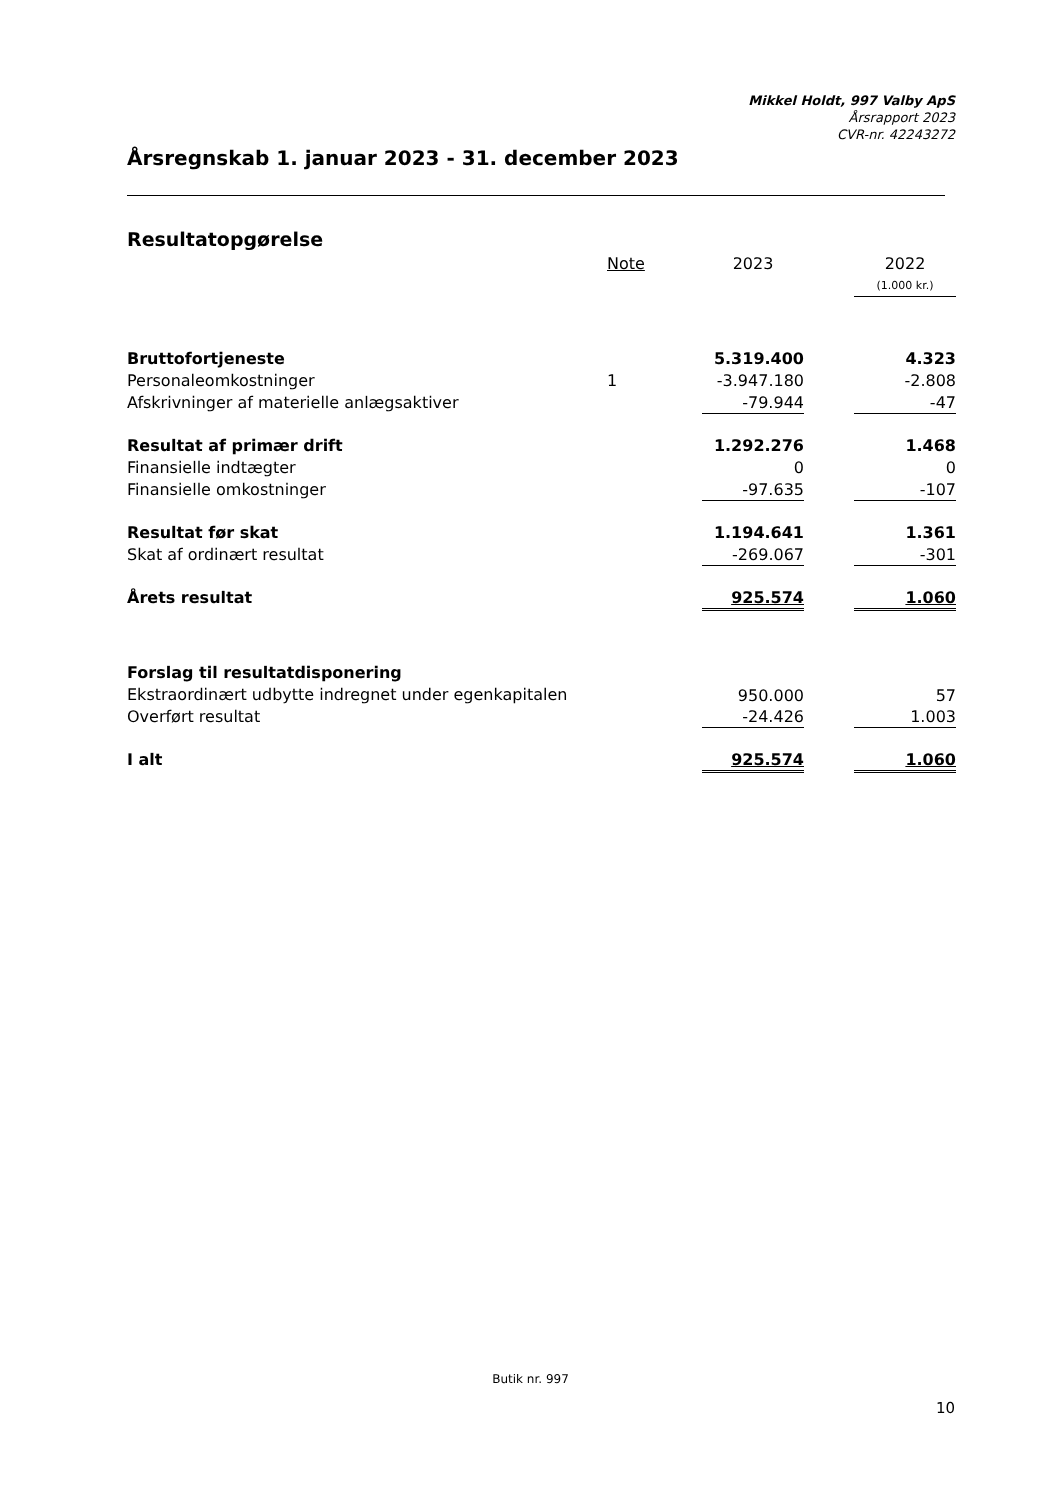Mikkel Holdt, 997 Valby ApS
Årsrapport 2023
CVR-nr. 42243272
Årsregnskab 1. januar 2023 - 31. december 2023
Resultatopgørelse
| | Note | 2023 | | 2022 |
| --- | --- | --- | --- | --- |
| | | | | (1.000 kr.) |
| Bruttofortjeneste | | 5.319.400 | | 4.323 |
| Personaleomkostninger | 1 | -3.947.180 | | -2.808 |
| Afskrivninger af materielle anlægsaktiver | | -79.944 | | -47 |
| Resultat af primær drift | | 1.292.276 | | 1.468 |
| Finansielle indtægter | | 0 | | 0 |
| Finansielle omkostninger | | -97.635 | | -107 |
| Resultat før skat | | 1.194.641 | | 1.361 |
| Skat af ordinært resultat | | -269.067 | | -301 |
| Årets resultat | | 925.574 | | 1.060 |
| Forslag til resultatdisponering | | | | |
| Ekstraordinært udbytte indregnet under egenkapitalen | | 950.000 | | 57 |
| Overført resultat | | -24.426 | | 1.003 |
| I alt | | 925.574 | | 1.060 |
Butik nr. 997
10